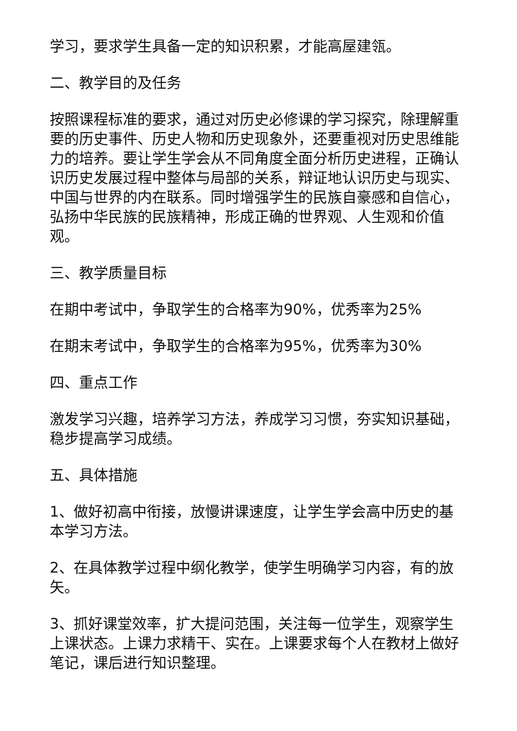学习，要求学生具备一定的知识积累，才能高屋建瓴。
二、教学目的及任务
按照课程标准的要求，通过对历史必修课的学习探究，除理解重要的历史事件、历史人物和历史现象外，还要重视对历史思维能力的培养。要让学生学会从不同角度全面分析历史进程，正确认识历史发展过程中整体与局部的关系，辩证地认识历史与现实、中国与世界的内在联系。同时增强学生的民族自豪感和自信心，弘扬中华民族的民族精神，形成正确的世界观、人生观和价值观。
三、教学质量目标
在期中考试中，争取学生的合格率为90%，优秀率为25%
在期末考试中，争取学生的合格率为95%，优秀率为30%
四、重点工作
激发学习兴趣，培养学习方法，养成学习习惯，夯实知识基础，稳步提高学习成绩。
五、具体措施
1、做好初高中衔接，放慢讲课速度，让学生学会高中历史的基本学习方法。
2、在具体教学过程中纲化教学，使学生明确学习内容，有的放矢。
3、抓好课堂效率，扩大提问范围，关注每一位学生，观察学生上课状态。上课力求精干、实在。上课要求每个人在教材上做好笔记，课后进行知识整理。